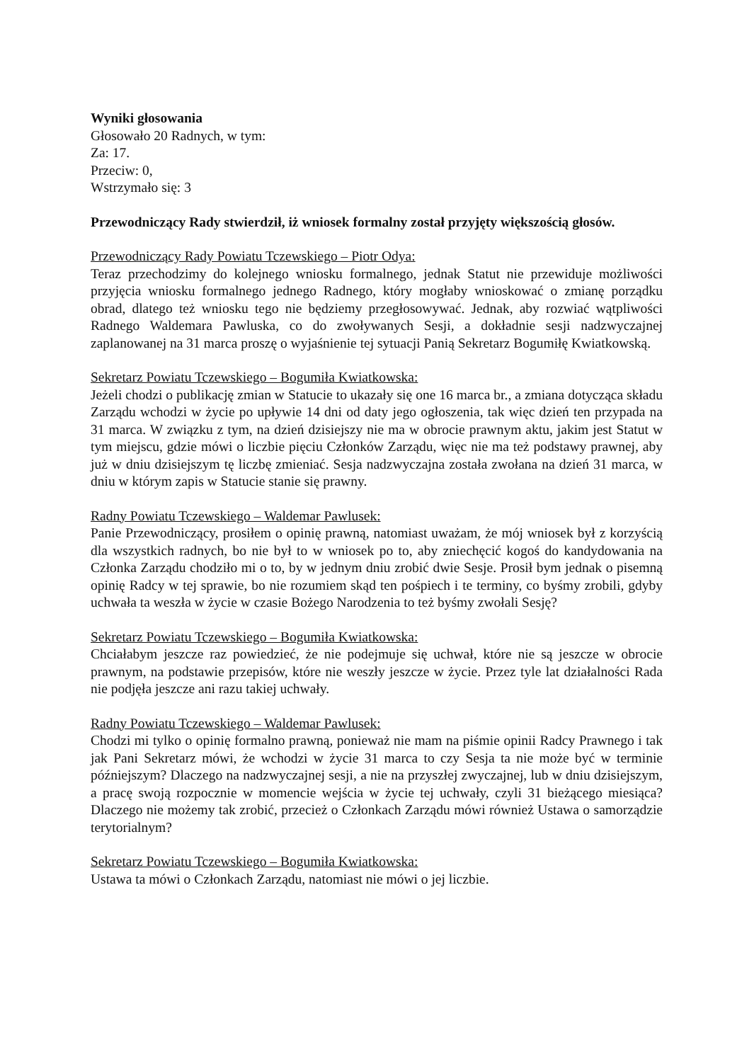Wyniki głosowania
Głosowało 20 Radnych, w tym:
Za: 17.
Przeciw: 0,
Wstrzymało się: 3
Przewodniczący Rady stwierdził, iż wniosek formalny został przyjęty większością głosów.
Przewodniczący Rady Powiatu Tczewskiego – Piotr Odya:
Teraz przechodzimy do kolejnego wniosku formalnego, jednak Statut nie przewiduje możliwości przyjęcia wniosku formalnego jednego Radnego, który mogłaby wnioskować o zmianę porządku obrad, dlatego też wniosku tego nie będziemy przegłosowywać. Jednak, aby rozwiać wątpliwości Radnego Waldemara Pawluska, co do zwoływanych Sesji, a dokładnie sesji nadzwyczajnej zaplanowanej na 31 marca proszę o wyjaśnienie tej sytuacji Panią Sekretarz Bogumiłę Kwiatkowską.
Sekretarz Powiatu Tczewskiego – Bogumiła Kwiatkowska:
Jeżeli chodzi o publikację zmian w Statucie to ukazały się one 16 marca br., a zmiana dotycząca składu Zarządu wchodzi w życie po upływie 14 dni od daty jego ogłoszenia, tak więc dzień ten przypada na 31 marca. W związku z tym, na dzień dzisiejszy nie ma w obrocie prawnym aktu, jakim jest Statut w tym miejscu, gdzie mówi o liczbie pięciu Członków Zarządu, więc nie ma też podstawy prawnej, aby już w dniu dzisiejszym tę liczbę zmieniać. Sesja nadzwyczajna została zwołana na dzień 31 marca, w dniu w którym zapis w Statucie stanie się prawny.
Radny Powiatu Tczewskiego – Waldemar Pawlusek:
Panie Przewodniczący, prosiłem o opinię prawną, natomiast uważam, że mój wniosek był z korzyścią dla wszystkich radnych, bo nie był to w wniosek po to, aby zniechęcić kogoś do kandydowania na Członka Zarządu chodziło mi o to, by w jednym dniu zrobić dwie Sesje. Prosił bym jednak o pisemną opinię Radcy w tej sprawie, bo nie rozumiem skąd ten pośpiech i te terminy, co byśmy zrobili, gdyby uchwała ta weszła w życie w czasie Bożego Narodzenia to też byśmy zwołali Sesję?
Sekretarz Powiatu Tczewskiego – Bogumiła Kwiatkowska:
Chciałabym jeszcze raz powiedzieć, że nie podejmuje się uchwał, które nie są jeszcze w obrocie prawnym, na podstawie przepisów, które nie weszły jeszcze w życie. Przez tyle lat działalności Rada nie podjęła jeszcze ani razu takiej uchwały.
Radny Powiatu Tczewskiego – Waldemar Pawlusek:
Chodzi mi tylko o opinię formalno prawną, ponieważ nie mam na piśmie opinii Radcy Prawnego i tak jak Pani Sekretarz mówi, że wchodzi w życie 31 marca to czy Sesja ta nie może być w terminie późniejszym? Dlaczego na nadzwyczajnej sesji, a nie na przyszłej zwyczajnej, lub w dniu dzisiejszym, a pracę swoją rozpocznie w momencie wejścia w życie tej uchwały, czyli 31 bieżącego miesiąca? Dlaczego nie możemy tak zrobić, przecież o Członkach Zarządu mówi również Ustawa o samorządzie terytorialnym?
Sekretarz Powiatu Tczewskiego – Bogumiła Kwiatkowska:
Ustawa ta mówi o Członkach Zarządu, natomiast nie mówi o jej liczbie.